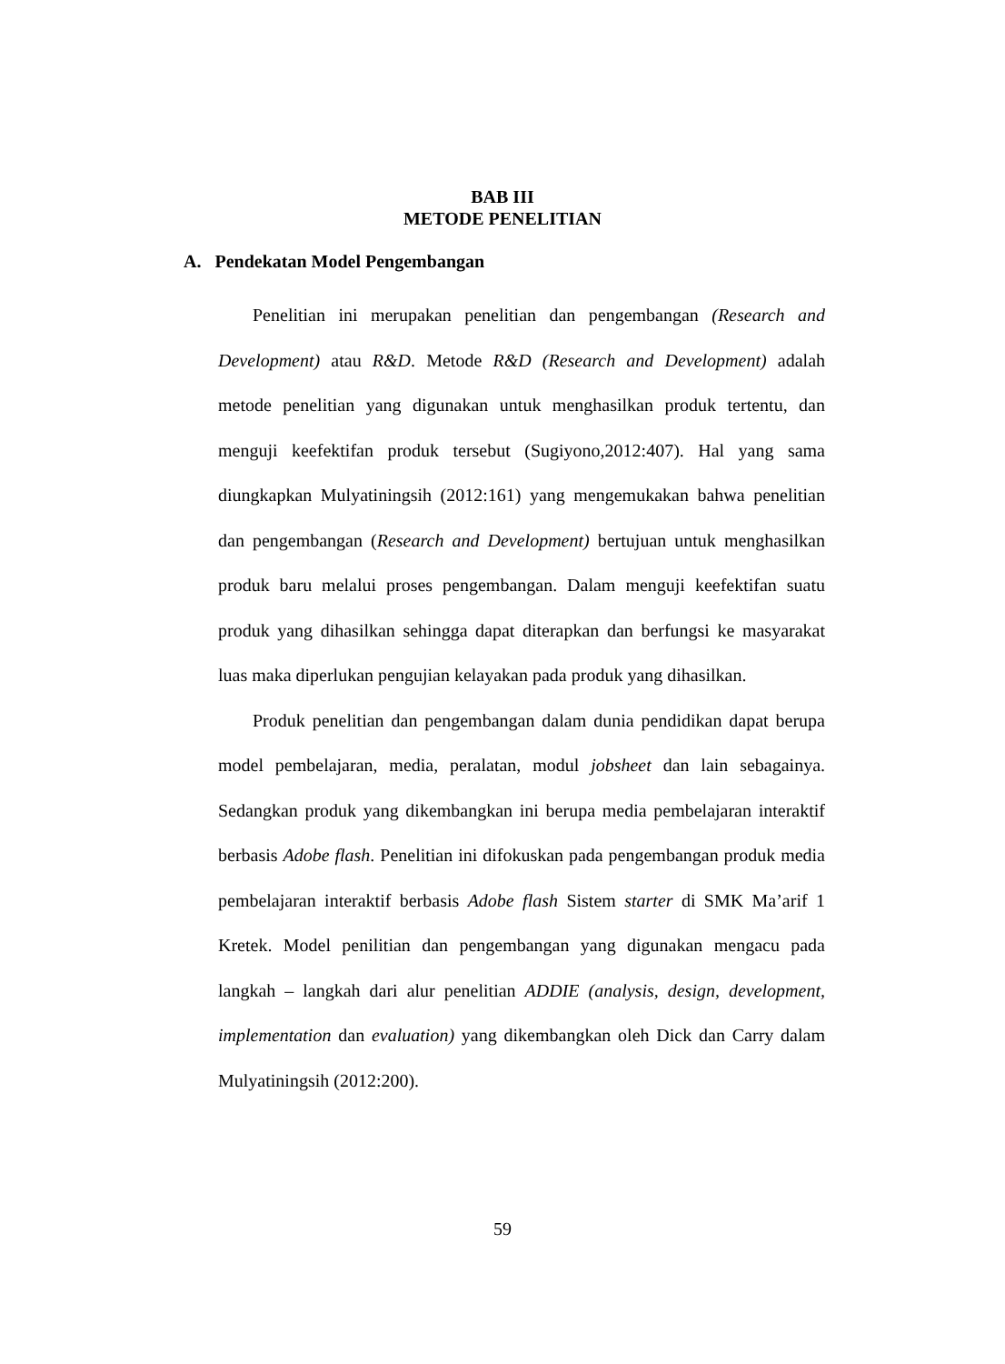BAB III
METODE PENELITIAN
A. Pendekatan Model Pengembangan
Penelitian ini merupakan penelitian dan pengembangan (Research and Development) atau R&D. Metode R&D (Research and Development) adalah metode penelitian yang digunakan untuk menghasilkan produk tertentu, dan menguji keefektifan produk tersebut (Sugiyono,2012:407). Hal yang sama diungkapkan Mulyatiningsih (2012:161) yang mengemukakan bahwa penelitian dan pengembangan (Research and Development) bertujuan untuk menghasilkan produk baru melalui proses pengembangan. Dalam menguji keefektifan suatu produk yang dihasilkan sehingga dapat diterapkan dan berfungsi ke masyarakat luas maka diperlukan pengujian kelayakan pada produk yang dihasilkan.
Produk penelitian dan pengembangan dalam dunia pendidikan dapat berupa model pembelajaran, media, peralatan, modul jobsheet dan lain sebagainya. Sedangkan produk yang dikembangkan ini berupa media pembelajaran interaktif berbasis Adobe flash. Penelitian ini difokuskan pada pengembangan produk media pembelajaran interaktif berbasis Adobe flash Sistem starter di SMK Ma’arif 1 Kretek. Model penilitian dan pengembangan yang digunakan mengacu pada langkah – langkah dari alur penelitian ADDIE (analysis, design, development, implementation dan evaluation) yang dikembangkan oleh Dick dan Carry dalam Mulyatiningsih (2012:200).
59